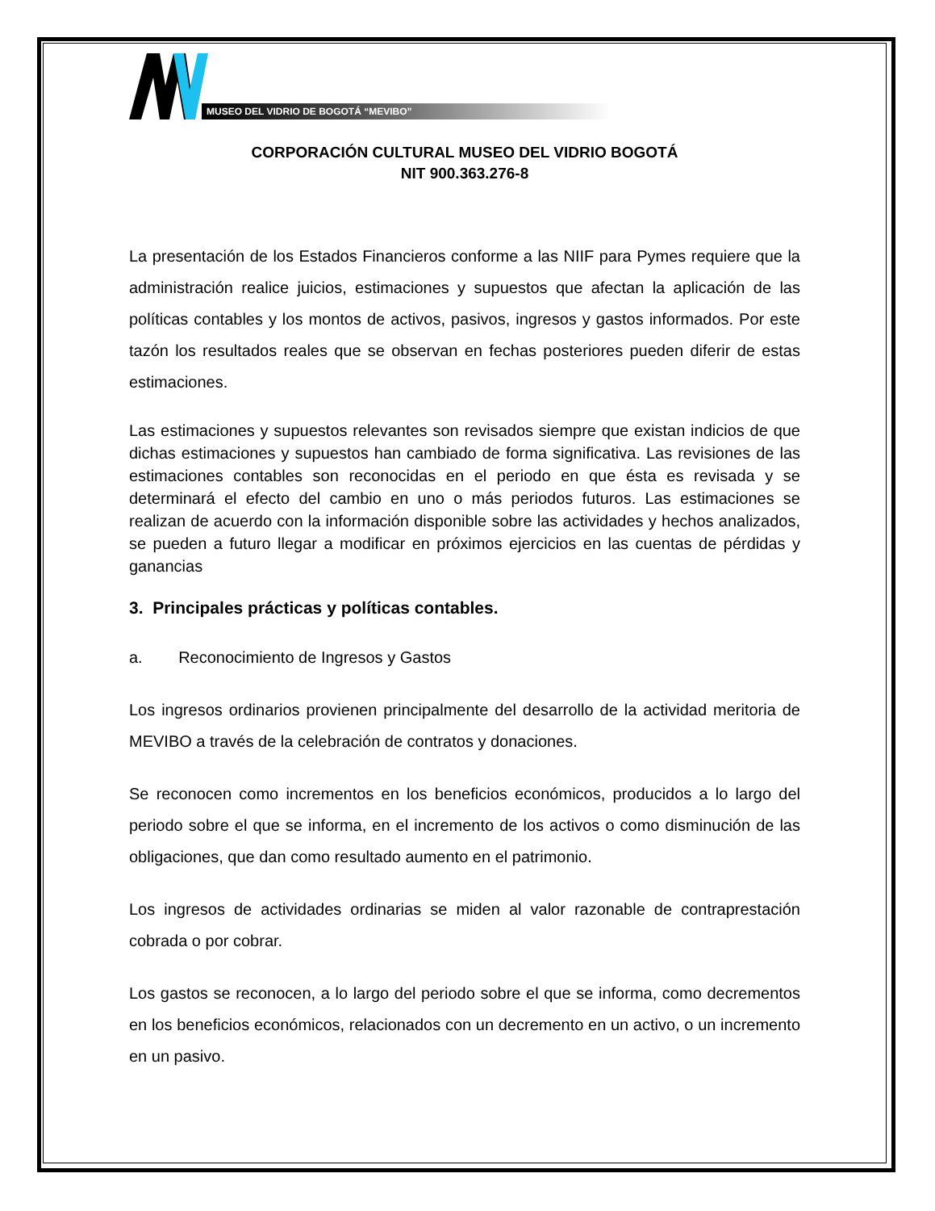MUSEO DEL VIDRIO DE BOGOTÁ “MEVIBO”
CORPORACIÓN CULTURAL MUSEO DEL VIDRIO BOGOTÁ
NIT 900.363.276-8
La presentación de los Estados Financieros conforme a las NIIF para Pymes requiere que la administración realice juicios, estimaciones y supuestos que afectan la aplicación de las políticas contables y los montos de activos, pasivos, ingresos y gastos informados. Por este tazón los resultados reales que se observan en fechas posteriores pueden diferir de estas estimaciones.
Las estimaciones y supuestos relevantes son revisados siempre que existan indicios de que dichas estimaciones y supuestos han cambiado de forma significativa. Las revisiones de las estimaciones contables son reconocidas en el periodo en que ésta es revisada y se determinará el efecto del cambio en uno o más periodos futuros. Las estimaciones se realizan de acuerdo con la información disponible sobre las actividades y hechos analizados, se pueden a futuro llegar a modificar en próximos ejercicios en las cuentas de pérdidas y ganancias
3. Principales prácticas y políticas contables.
a. Reconocimiento de Ingresos y Gastos
Los ingresos ordinarios provienen principalmente del desarrollo de la actividad meritoria de MEVIBO a través de la celebración de contratos y donaciones.
Se reconocen como incrementos en los beneficios económicos, producidos a lo largo del periodo sobre el que se informa, en el incremento de los activos o como disminución de las obligaciones, que dan como resultado aumento en el patrimonio.
Los ingresos de actividades ordinarias se miden al valor razonable de contraprestación cobrada o por cobrar.
Los gastos se reconocen, a lo largo del periodo sobre el que se informa, como decrementos en los beneficios económicos, relacionados con un decremento en un activo, o un incremento en un pasivo.